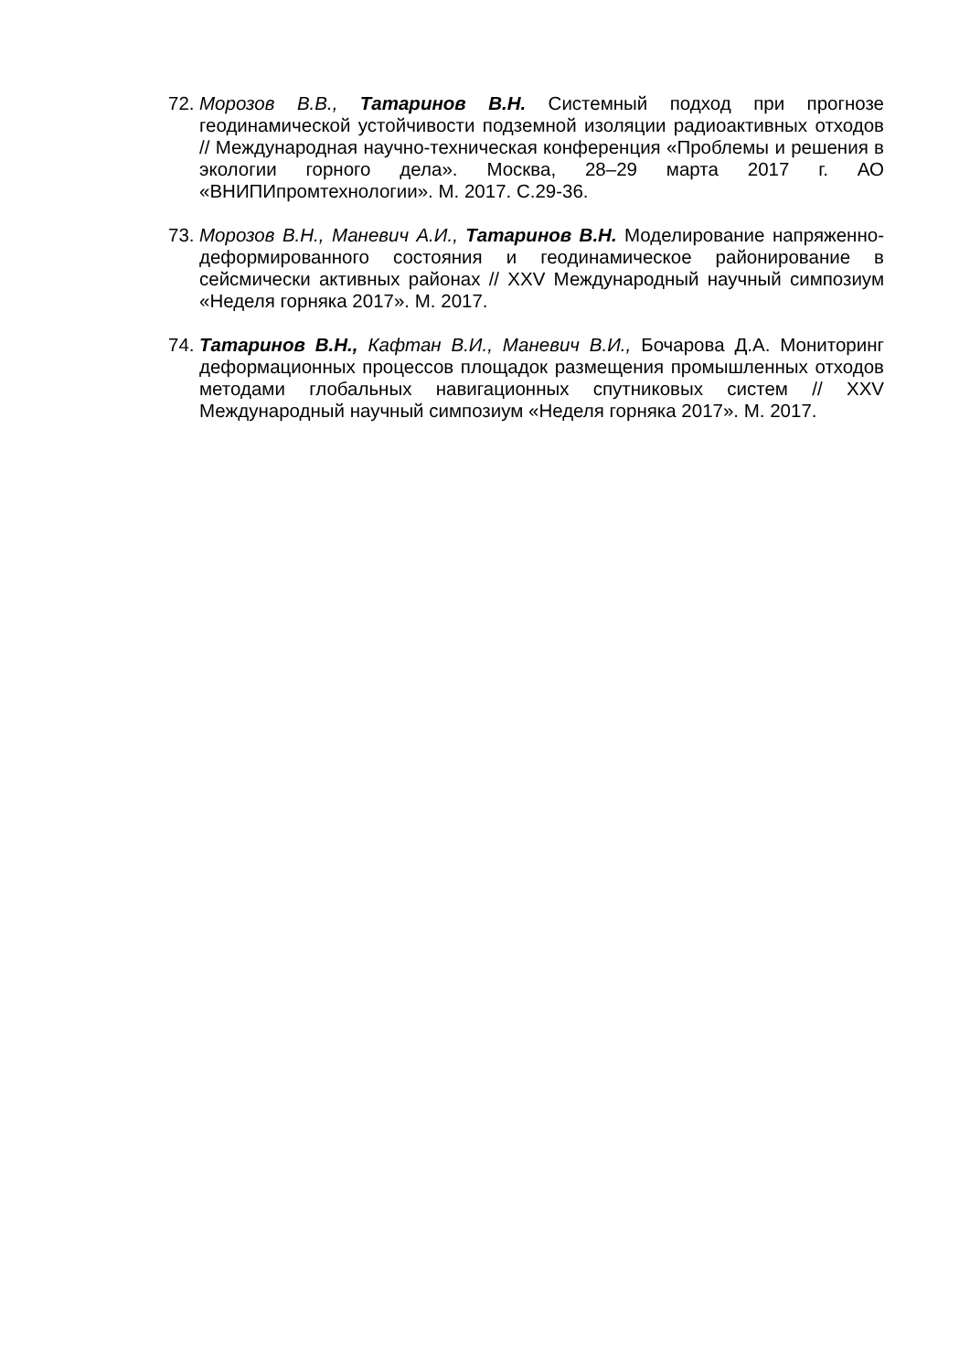72.
Морозов В.В., Татаринов В.Н. Системный подход при прогнозе геодинамической устойчивости подземной изоляции радиоактивных отходов // Международная научно-техническая конференция «Проблемы и решения в экологии горного дела». Москва, 28–29 марта 2017 г. АО «ВНИПИпромтехнологии». М. 2017. С.29-36.
73.
Морозов В.Н., Маневич А.И., Татаринов В.Н. Моделирование напряженно-деформированного состояния и геодинамическое районирование в сейсмически активных районах // XXV Международный научный симпозиум «Неделя горняка 2017». М. 2017.
74.
Татаринов В.Н., Кафтан В.И., Маневич В.И., Бочарова Д.А. Мониторинг деформационных процессов площадок размещения промышленных отходов методами глобальных навигационных спутниковых систем // XXV Международный научный симпозиум «Неделя горняка 2017». М. 2017.